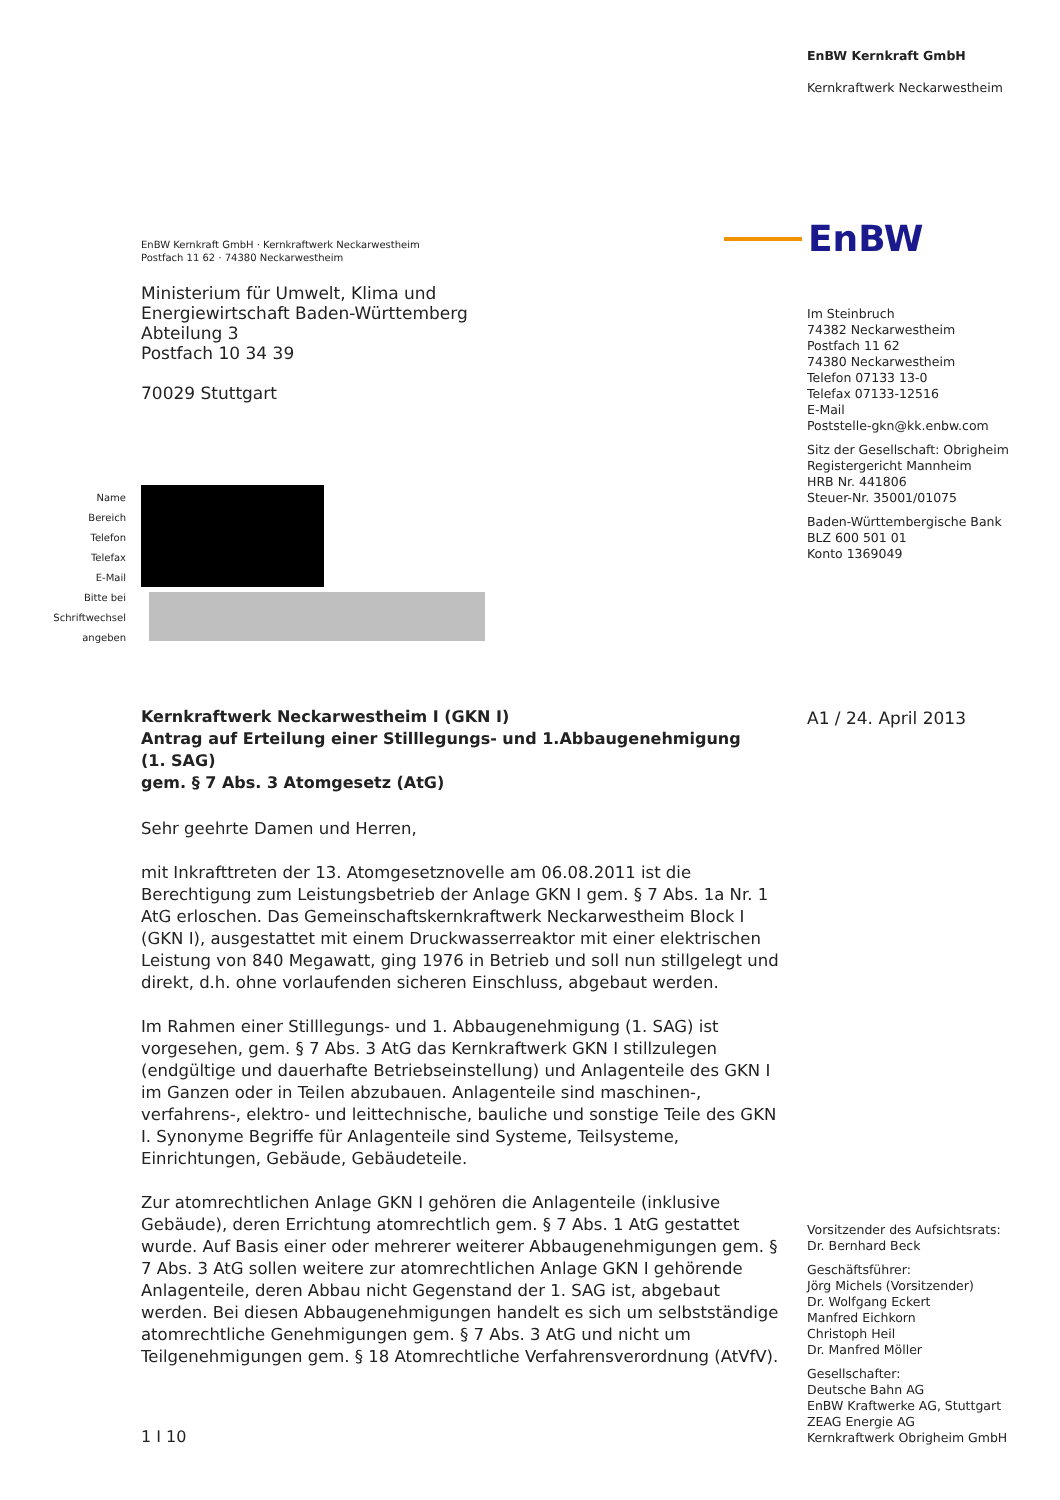EnBW Kernkraft GmbH
Kernkraftwerk Neckarwestheim
EnBW
EnBW Kernkraft GmbH · Kernkraftwerk Neckarwestheim
Postfach 11 62 · 74380 Neckarwestheim
Ministerium für Umwelt, Klima und
Energiewirtschaft Baden-Württemberg
Abteilung 3
Postfach 10 34 39
70029 Stuttgart
Im Steinbruch
74382 Neckarwestheim
Postfach 11 62
74380 Neckarwestheim
Telefon 07133 13-0
Telefax 07133-12516
E-Mail
Poststelle-gkn@kk.enbw.com
Sitz der Gesellschaft: Obrigheim
Registergericht Mannheim
HRB Nr. 441806
Steuer-Nr. 35001/01075
Baden-Württembergische Bank
BLZ 600 501 01
Konto 1369049
Name
Bereich
Telefon
Telefax
E-Mail
Bitte bei
Schriftwechsel
angeben
Kernkraftwerk Neckarwestheim I (GKN I)
Antrag auf Erteilung einer Stilllegungs- und 1.Abbaugenehmigung (1. SAG)
gem. § 7 Abs. 3 Atomgesetz (AtG)
A1 / 24. April 2013
Sehr geehrte Damen und Herren,
mit Inkrafttreten der 13. Atomgesetznovelle am 06.08.2011 ist die Berechtigung zum Leistungsbetrieb der Anlage GKN I gem. § 7 Abs. 1a Nr. 1 AtG erloschen. Das Gemeinschaftskernkraftwerk Neckarwestheim Block I (GKN I), ausgestattet mit einem Druckwasserreaktor mit einer elektrischen Leistung von 840 Megawatt, ging 1976 in Betrieb und soll nun stillgelegt und direkt, d.h. ohne vorlaufenden sicheren Einschluss, abgebaut werden.
Im Rahmen einer Stilllegungs- und 1. Abbaugenehmigung (1. SAG) ist vorgesehen, gem. § 7 Abs. 3 AtG das Kernkraftwerk GKN I stillzulegen (endgültige und dauerhafte Betriebseinstellung) und Anlagenteile des GKN I im Ganzen oder in Teilen abzubauen. Anlagenteile sind maschinen-, verfahrens-, elektro- und leittechnische, bauliche und sonstige Teile des GKN I. Synonyme Begriffe für Anlagenteile sind Systeme, Teilsysteme, Einrichtungen, Gebäude, Gebäudeteile.
Zur atomrechtlichen Anlage GKN I gehören die Anlagenteile (inklusive Gebäude), deren Errichtung atomrechtlich gem. § 7 Abs. 1 AtG gestattet wurde. Auf Basis einer oder mehrerer weiterer Abbaugenehmigungen gem. § 7 Abs. 3 AtG sollen weitere zur atomrechtlichen Anlage GKN I gehörende Anlagenteile, deren Abbau nicht Gegenstand der 1. SAG ist, abgebaut werden. Bei diesen Abbaugenehmigungen handelt es sich um selbstständige atomrechtliche Genehmigungen gem. § 7 Abs. 3 AtG und nicht um Teilgenehmigungen gem. § 18 Atomrechtliche Verfahrensverordnung (AtVfV).
1 I 10
Vorsitzender des Aufsichtsrats:
Dr. Bernhard Beck
Geschäftsführer:
Jörg Michels (Vorsitzender)
Dr. Wolfgang Eckert
Manfred Eichkorn
Christoph Heil
Dr. Manfred Möller
Gesellschafter:
Deutsche Bahn AG
EnBW Kraftwerke AG, Stuttgart
ZEAG Energie AG
Kernkraftwerk Obrigheim GmbH